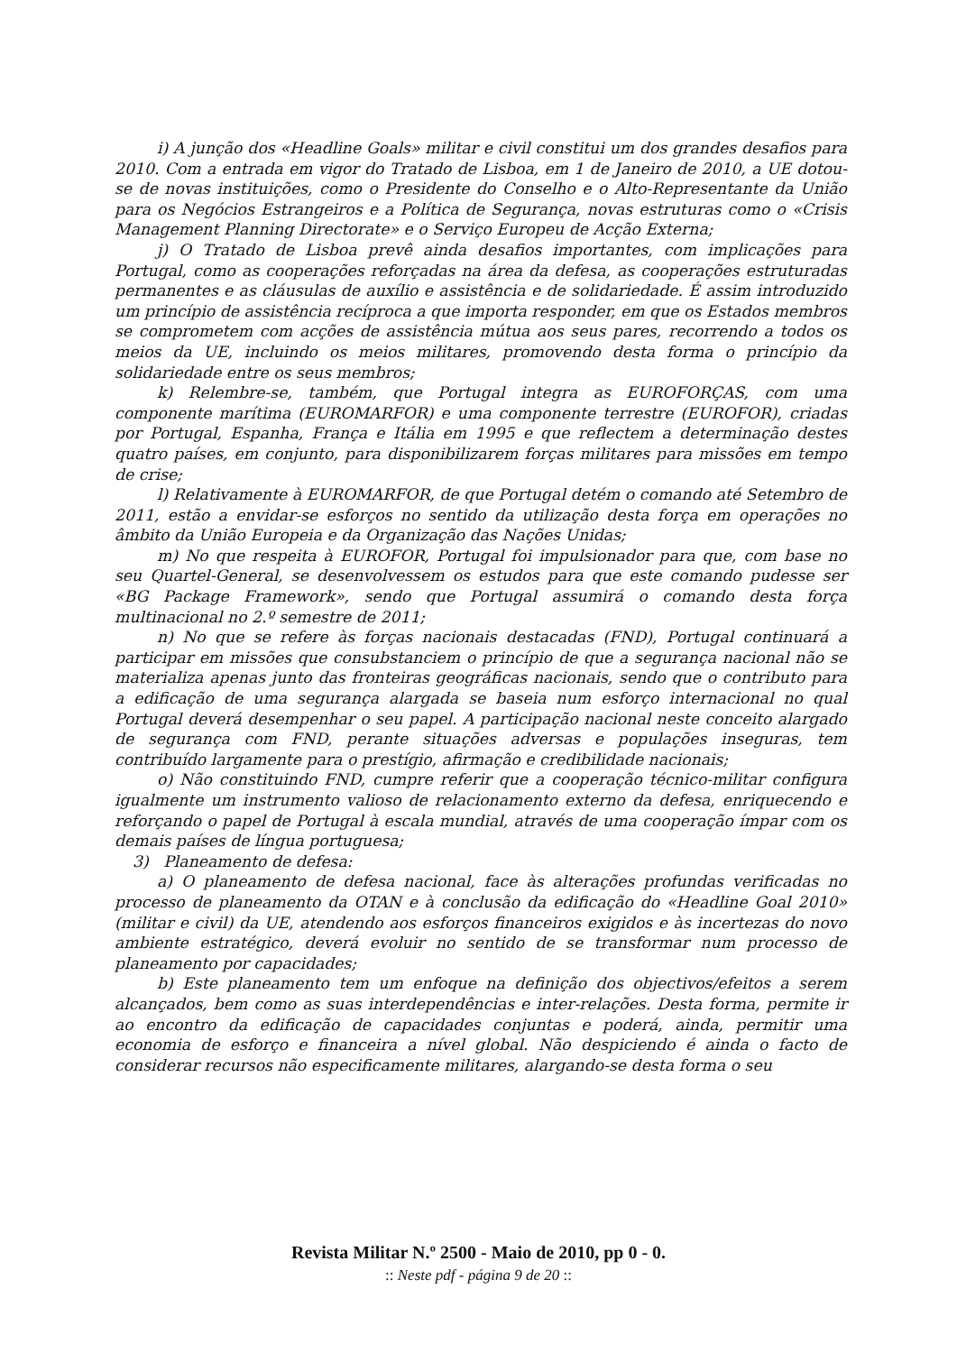i) A junção dos «Headline Goals» militar e civil constitui um dos grandes desafios para 2010. Com a entrada em vigor do Tratado de Lisboa, em 1 de Janeiro de 2010, a UE dotou-se de novas instituições, como o Presidente do Conselho e o Alto-Representante da União para os Negócios Estrangeiros e a Política de Segurança, novas estruturas como o «Crisis Management Planning Directorate» e o Serviço Europeu de Acção Externa;
j) O Tratado de Lisboa prevê ainda desafios importantes, com implicações para Portugal, como as cooperações reforçadas na área da defesa, as cooperações estruturadas permanentes e as cláusulas de auxílio e assistência e de solidariedade. É assim introduzido um princípio de assistência recíproca a que importa responder, em que os Estados membros se comprometem com acções de assistência mútua aos seus pares, recorrendo a todos os meios da UE, incluindo os meios militares, promovendo desta forma o princípio da solidariedade entre os seus membros;
k) Relembre-se, também, que Portugal integra as EUROFORÇAS, com uma componente marítima (EUROMARFOR) e uma componente terrestre (EUROFOR), criadas por Portugal, Espanha, França e Itália em 1995 e que reflectem a determinação destes quatro países, em conjunto, para disponibilizarem forças militares para missões em tempo de crise;
l) Relativamente à EUROMARFOR, de que Portugal detém o comando até Setembro de 2011, estão a envidar-se esforços no sentido da utilização desta força em operações no âmbito da União Europeia e da Organização das Nações Unidas;
m) No que respeita à EUROFOR, Portugal foi impulsionador para que, com base no seu Quartel-General, se desenvolvessem os estudos para que este comando pudesse ser «BG Package Framework», sendo que Portugal assumirá o comando desta força multinacional no 2.º semestre de 2011;
n) No que se refere às forças nacionais destacadas (FND), Portugal continuará a participar em missões que consubstanciem o princípio de que a segurança nacional não se materializa apenas junto das fronteiras geográficas nacionais, sendo que o contributo para a edificação de uma segurança alargada se baseia num esforço internacional no qual Portugal deverá desempenhar o seu papel. A participação nacional neste conceito alargado de segurança com FND, perante situações adversas e populações inseguras, tem contribuído largamente para o prestígio, afirmação e credibilidade nacionais;
o) Não constituindo FND, cumpre referir que a cooperação técnico-militar configura igualmente um instrumento valioso de relacionamento externo da defesa, enriquecendo e reforçando o papel de Portugal à escala mundial, através de uma cooperação ímpar com os demais países de língua portuguesa;
3) Planeamento de defesa:
a) O planeamento de defesa nacional, face às alterações profundas verificadas no processo de planeamento da OTAN e à conclusão da edificação do «Headline Goal 2010» (militar e civil) da UE, atendendo aos esforços financeiros exigidos e às incertezas do novo ambiente estratégico, deverá evoluir no sentido de se transformar num processo de planeamento por capacidades;
b) Este planeamento tem um enfoque na definição dos objectivos/efeitos a serem alcançados, bem como as suas interdependências e inter-relações. Desta forma, permite ir ao encontro da edificação de capacidades conjuntas e poderá, ainda, permitir uma economia de esforço e financeira a nível global. Não despiciendo é ainda o facto de considerar recursos não especificamente militares, alargando-se desta forma o seu
Revista Militar N.º 2500 - Maio de 2010, pp 0 - 0.
:: Neste pdf - página 9 de 20 ::